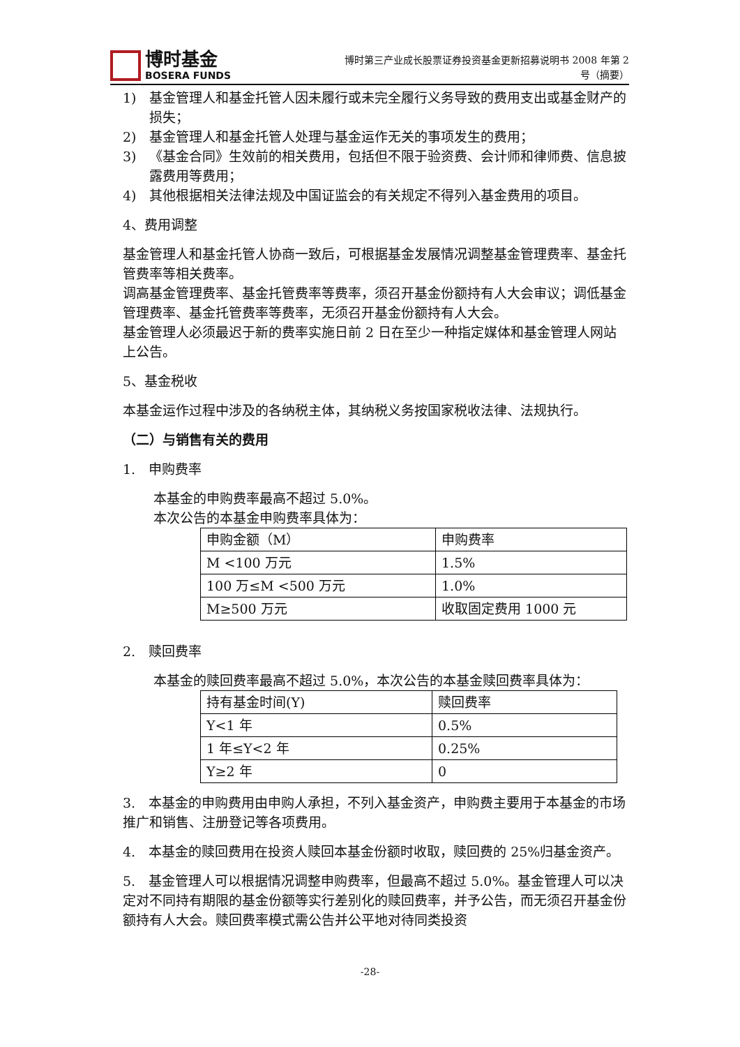博时基金
BOSERA FUNDS
博时第三产业成长股票证券投资基金更新招募说明书 2008 年第 2
号（摘要）
1) 基金管理人和基金托管人因未履行或未完全履行义务导致的费用支出或基金财产的损失；
2) 基金管理人和基金托管人处理与基金运作无关的事项发生的费用；
3) 《基金合同》生效前的相关费用，包括但不限于验资费、会计师和律师费、信息披露费用等费用；
4) 其他根据相关法律法规及中国证监会的有关规定不得列入基金费用的项目。
4、费用调整
基金管理人和基金托管人协商一致后，可根据基金发展情况调整基金管理费率、基金托管费率等相关费率。
调高基金管理费率、基金托管费率等费率，须召开基金份额持有人大会审议；调低基金管理费率、基金托管费率等费率，无须召开基金份额持有人大会。
基金管理人必须最迟于新的费率实施日前 2 日在至少一种指定媒体和基金管理人网站上公告。
5、基金税收
本基金运作过程中涉及的各纳税主体，其纳税义务按国家税收法律、法规执行。
（二）与销售有关的费用
1.　申购费率
本基金的申购费率最高不超过 5.0%。
本次公告的本基金申购费率具体为：
| 申购金额（M） | 申购费率 |
| M <100 万元 | 1.5% |
| 100 万≤M <500 万元 | 1.0% |
| M≥500 万元 | 收取固定费用 1000 元 |
2.　赎回费率
本基金的赎回费率最高不超过 5.0%，本次公告的本基金赎回费率具体为：
| 持有基金时间(Y) | 赎回费率 |
| Y<1 年 | 0.5% |
| 1 年≤Y<2 年 | 0.25% |
| Y≥2 年 | 0 |
3.　本基金的申购费用由申购人承担，不列入基金资产，申购费主要用于本基金的市场推广和销售、注册登记等各项费用。
4.　本基金的赎回费用在投资人赎回本基金份额时收取，赎回费的 25%归基金资产。
5.　基金管理人可以根据情况调整申购费率，但最高不超过 5.0%。基金管理人可以决定对不同持有期限的基金份额等实行差别化的赎回费率，并予公告，而无须召开基金份额持有人大会。赎回费率模式需公告并公平地对待同类投资
-28-